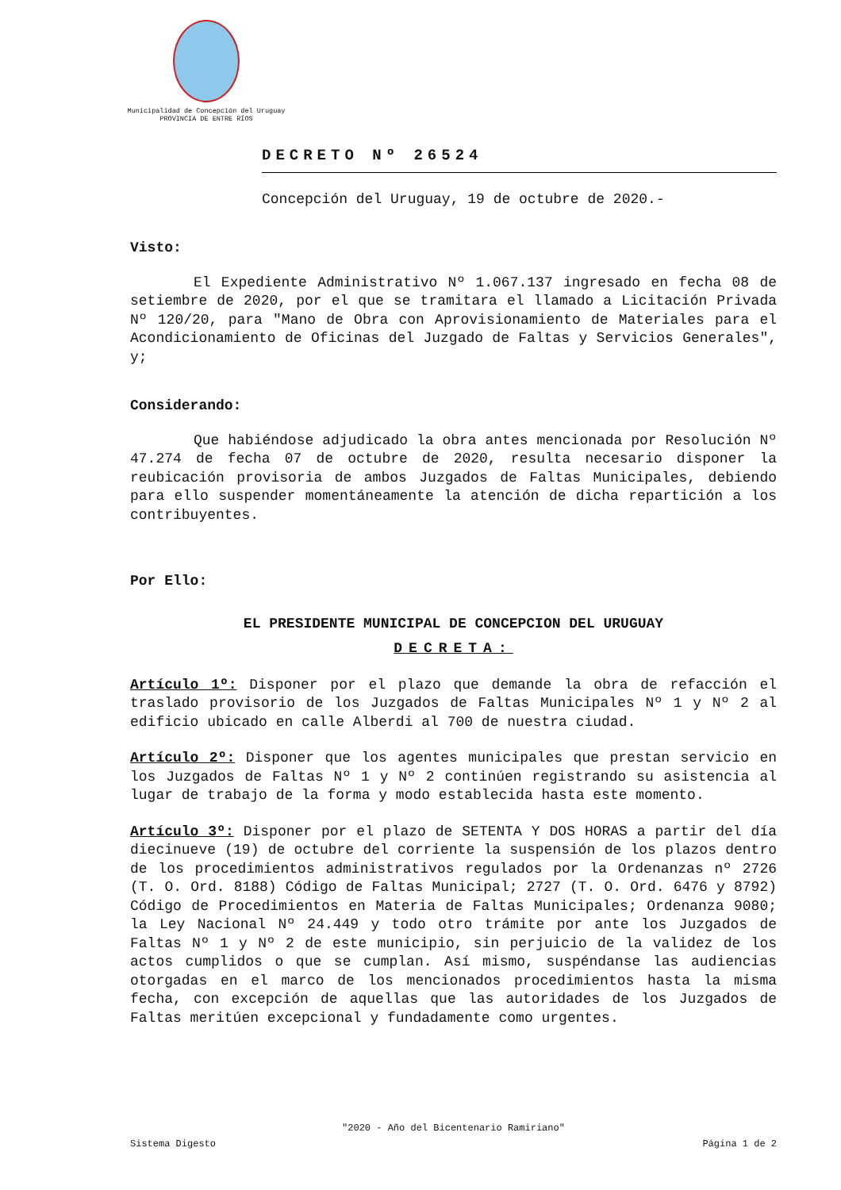Municipalidad de Concepción del Uruguay
PROVINCIA DE ENTRE RÍOS
DECRETO Nº 26524
Concepción del Uruguay, 19 de octubre de 2020.-
Visto:
El Expediente Administrativo Nº 1.067.137 ingresado en fecha 08 de setiembre de 2020, por el que se tramitara el llamado a Licitación Privada Nº 120/20, para "Mano de Obra con Aprovisionamiento de Materiales para el Acondicionamiento de Oficinas del Juzgado de Faltas y Servicios Generales", y;
Considerando:
Que habiéndose adjudicado la obra antes mencionada por Resolución Nº 47.274 de fecha 07 de octubre de 2020, resulta necesario disponer la reubicación provisoria de ambos Juzgados de Faltas Municipales, debiendo para ello suspender momentáneamente la atención de dicha repartición a los contribuyentes.
Por Ello:
EL PRESIDENTE MUNICIPAL DE CONCEPCION DEL URUGUAY
DECRETA:
Artículo 1º: Disponer por el plazo que demande la obra de refacción el traslado provisorio de los Juzgados de Faltas Municipales Nº 1 y Nº 2 al edificio ubicado en calle Alberdi al 700 de nuestra ciudad.
Artículo 2º: Disponer que los agentes municipales que prestan servicio en los Juzgados de Faltas Nº 1 y Nº 2 continúen registrando su asistencia al lugar de trabajo de la forma y modo establecida hasta este momento.
Artículo 3º: Disponer por el plazo de SETENTA Y DOS HORAS a partir del día diecinueve (19) de octubre del corriente la suspensión de los plazos dentro de los procedimientos administrativos regulados por la Ordenanzas nº 2726 (T. O. Ord. 8188) Código de Faltas Municipal; 2727 (T. O. Ord. 6476 y 8792) Código de Procedimientos en Materia de Faltas Municipales; Ordenanza 9080; la Ley Nacional Nº 24.449 y todo otro trámite por ante los Juzgados de Faltas Nº 1 y Nº 2 de este municipio, sin perjuicio de la validez de los actos cumplidos o que se cumplan. Así mismo, suspéndanse las audiencias otorgadas en el marco de los mencionados procedimientos hasta la misma fecha, con excepción de aquellas que las autoridades de los Juzgados de Faltas meritúen excepcional y fundadamente como urgentes.
"2020 - Año del Bicentenario Ramiriano"
Sistema Digesto Página 1 de 2